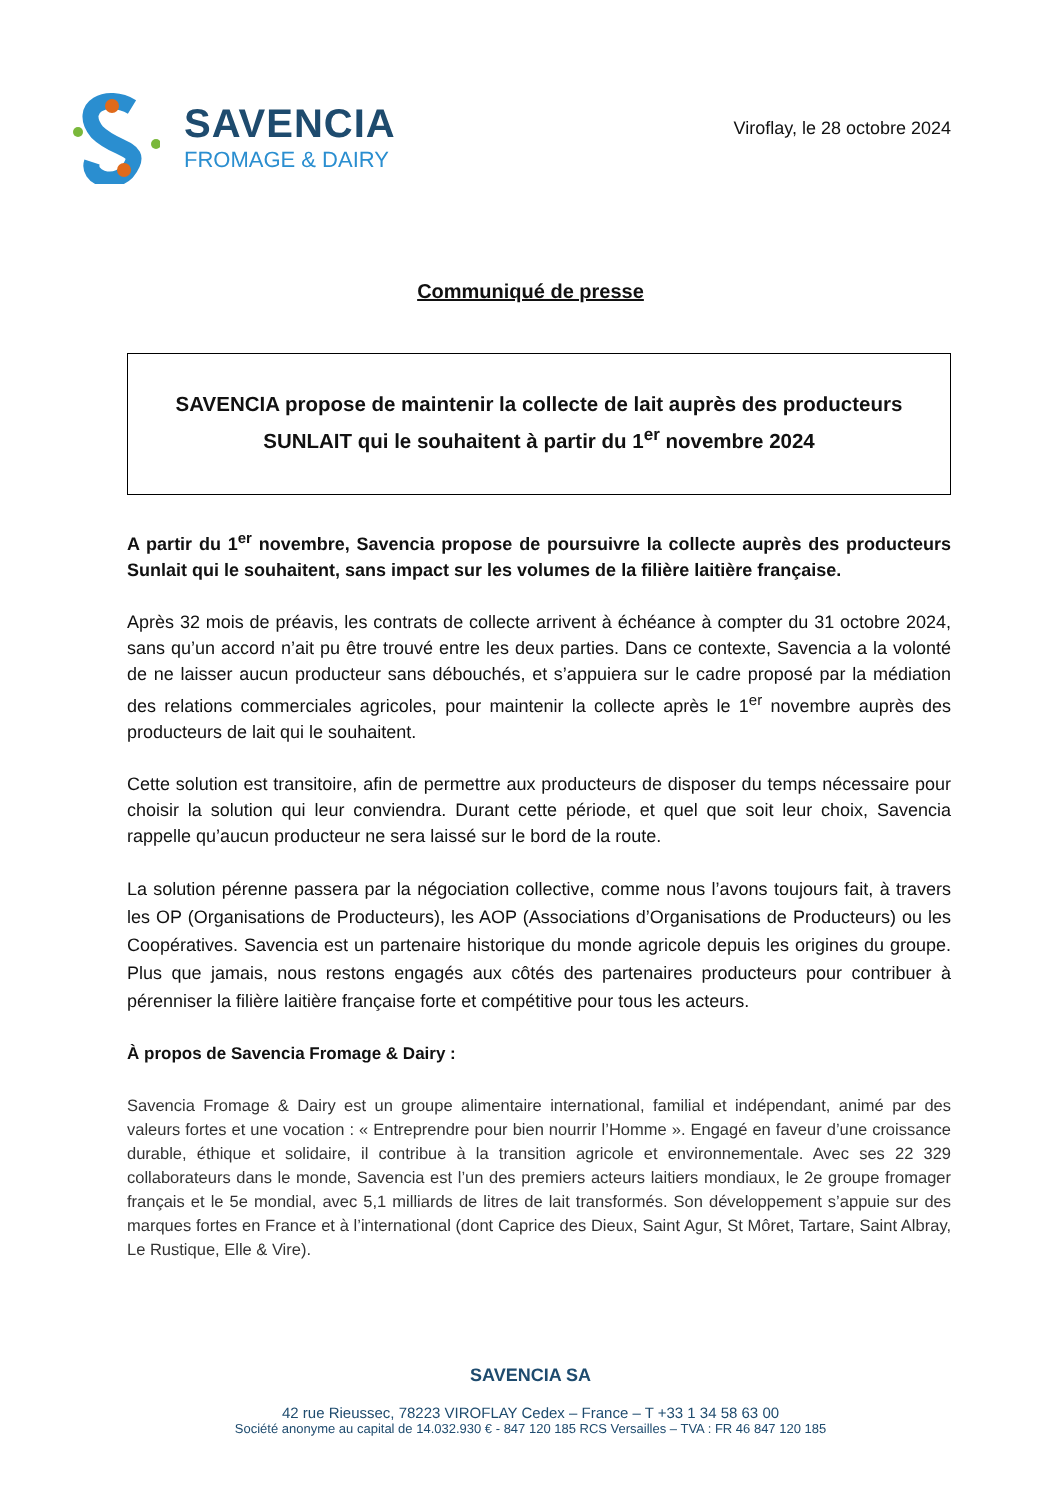SAVENCIA
FROMAGE & DAIRY
Viroflay, le 28 octobre 2024
Communiqué de presse
SAVENCIA propose de maintenir la collecte de lait auprès des producteurs
SUNLAIT qui le souhaitent à partir du 1<sup>er</sup> novembre 2024
A partir du 1<sup>er</sup> novembre, Savencia propose de poursuivre la collecte auprès des producteurs Sunlait qui le souhaitent, sans impact sur les volumes de la filière laitière française.
Après 32 mois de préavis, les contrats de collecte arrivent à échéance à compter du 31 octobre 2024, sans qu’un accord n’ait pu être trouvé entre les deux parties. Dans ce contexte, Savencia a la volonté de ne laisser aucun producteur sans débouchés, et s’appuiera sur le cadre proposé par la médiation des relations commerciales agricoles, pour maintenir la collecte après le 1<sup>er</sup> novembre auprès des producteurs de lait qui le souhaitent.
Cette solution est transitoire, afin de permettre aux producteurs de disposer du temps nécessaire pour choisir la solution qui leur conviendra. Durant cette période, et quel que soit leur choix, Savencia rappelle qu’aucun producteur ne sera laissé sur le bord de la route.
La solution pérenne passera par la négociation collective, comme nous l’avons toujours fait, à travers les OP (Organisations de Producteurs), les AOP (Associations d’Organisations de Producteurs) ou les Coopératives. Savencia est un partenaire historique du monde agricole depuis les origines du groupe. Plus que jamais, nous restons engagés aux côtés des partenaires producteurs pour contribuer à pérenniser la filière laitière française forte et compétitive pour tous les acteurs.
À propos de Savencia Fromage & Dairy :
Savencia Fromage & Dairy est un groupe alimentaire international, familial et indépendant, animé par des valeurs fortes et une vocation : « Entreprendre pour bien nourrir l’Homme ». Engagé en faveur d’une croissance durable, éthique et solidaire, il contribue à la transition agricole et environnementale. Avec ses 22 329 collaborateurs dans le monde, Savencia est l’un des premiers acteurs laitiers mondiaux, le 2e groupe fromager français et le 5e mondial, avec 5,1 milliards de litres de lait transformés. Son développement s’appuie sur des marques fortes en France et à l’international (dont Caprice des Dieux, Saint Agur, St Môret, Tartare, Saint Albray, Le Rustique, Elle & Vire).
SAVENCIA SA
42 rue Rieussec, 78223 VIROFLAY Cedex – France – T +33 1 34 58 63 00
Société anonyme au capital de 14.032.930 € - 847 120 185 RCS Versailles – TVA : FR 46 847 120 185